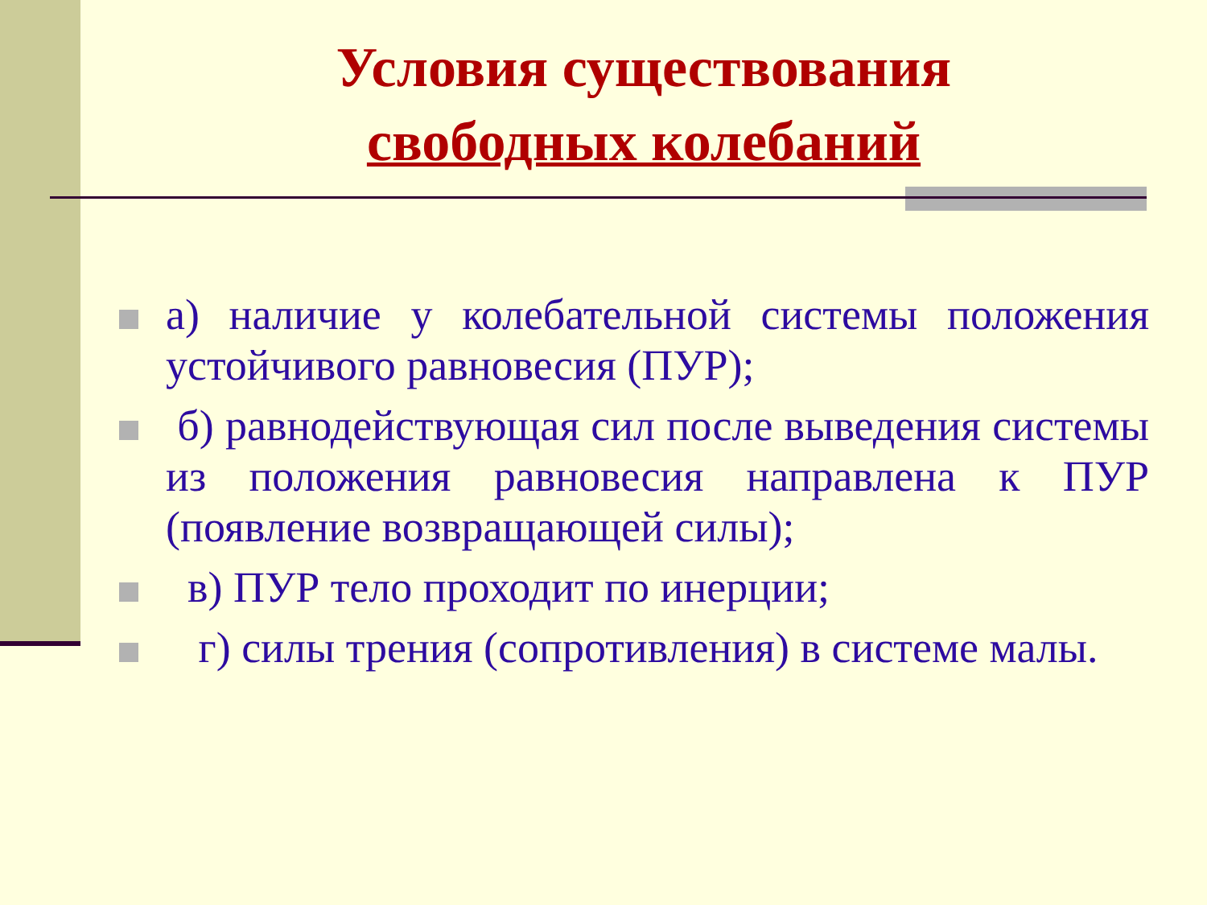Условия существования
свободных колебаний
а) наличие у колебательной системы положения устойчивого равновесия (ПУР);
б) равнодействующая сил после выведения системы из положения равновесия направлена к ПУР (появление возвращающей силы);
в) ПУР тело проходит по инерции;
г) силы трения (сопротивления) в системе малы.